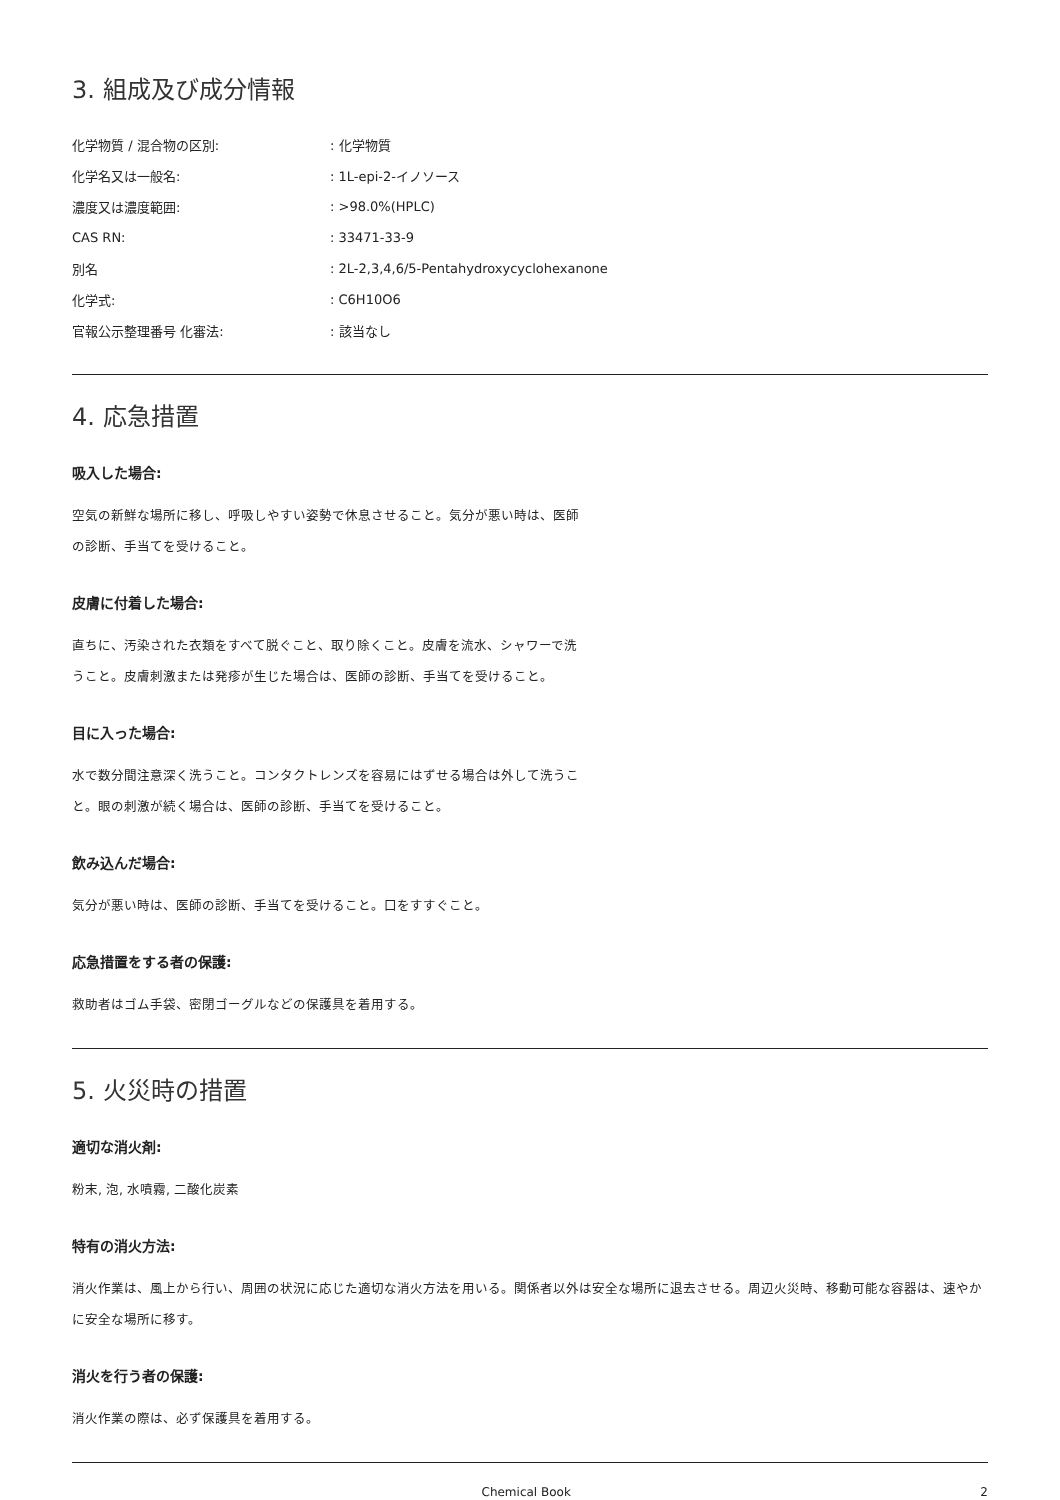3. 組成及び成分情報
| 化学物質 / 混合物の区別: | : 化学物質 |
| 化学名又は一般名: | : 1L-epi-2-イノソース |
| 濃度又は濃度範囲: | : >98.0%(HPLC) |
| CAS RN: | : 33471-33-9 |
| 別名 | : 2L-2,3,4,6/5-Pentahydroxycyclohexanone |
| 化学式: | : C6H10O6 |
| 官報公示整理番号 化審法: | : 該当なし |
4. 応急措置
吸入した場合:
空気の新鮮な場所に移し、呼吸しやすい姿勢で休息させること。気分が悪い時は、医師の診断、手当てを受けること。
皮膚に付着した場合:
直ちに、汚染された衣類をすべて脱ぐこと、取り除くこと。皮膚を流水、シャワーで洗うこと。皮膚刺激または発疹が生じた場合は、医師の診断、手当てを受けること。
目に入った場合:
水で数分間注意深く洗うこと。コンタクトレンズを容易にはずせる場合は外して洗うこと。眼の刺激が続く場合は、医師の診断、手当てを受けること。
飲み込んだ場合:
気分が悪い時は、医師の診断、手当てを受けること。口をすすぐこと。
応急措置をする者の保護:
救助者はゴム手袋、密閉ゴーグルなどの保護具を着用する。
5. 火災時の措置
適切な消火剤:
粉末, 泡, 水噴霧, 二酸化炭素
特有の消火方法:
消火作業は、風上から行い、周囲の状況に応じた適切な消火方法を用いる。関係者以外は安全な場所に退去させる。周辺火災時、移動可能な容器は、速やかに安全な場所に移す。
消火を行う者の保護:
消火作業の際は、必ず保護具を着用する。
Chemical Book 2